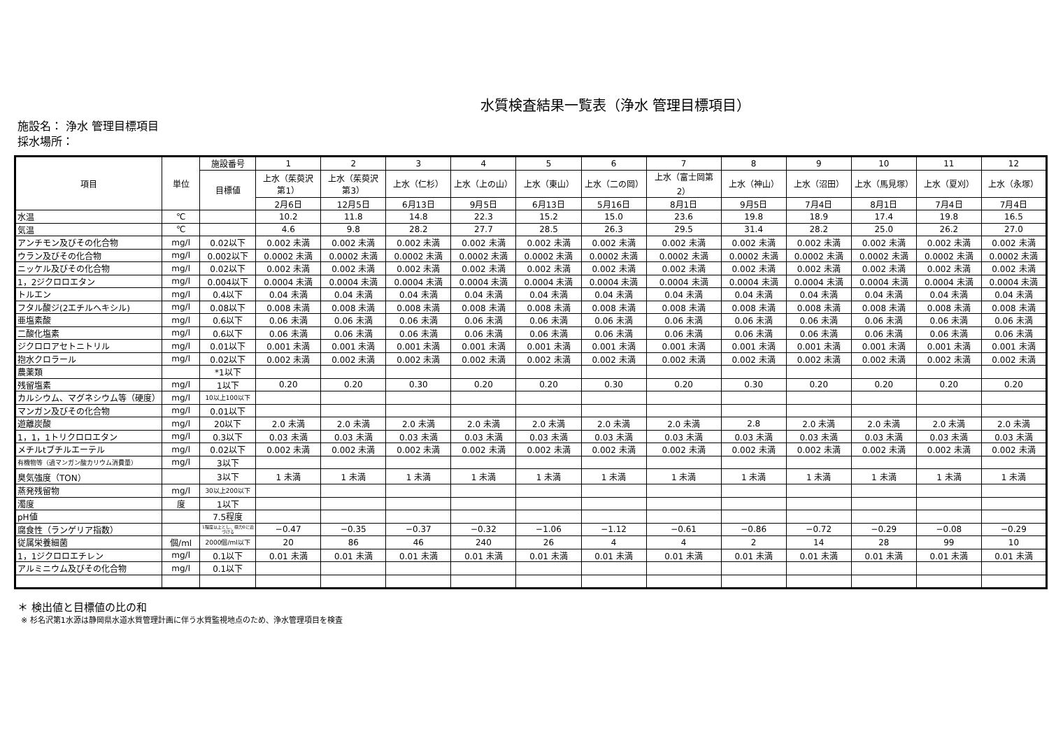水質検査結果一覧表（浄水 管理目標項目）
施設名： 浄水 管理目標項目
採水場所：
| 項目 | 単位 | 施設番号 | 1 | 2 | 3 | 4 | 5 | 6 | 7 | 8 | 9 | 10 | 11 | 12 |
| --- | --- | --- | --- | --- | --- | --- | --- | --- | --- | --- | --- | --- | --- | --- |
| | | 目標値 | 上水（茱萸沢 第1） | 上水（茱萸沢 第3） | 上水（仁杉） | 上水（上の山） | 上水（東山） | 上水（二の岡） | 上水（富士岡第 2） | 上水（神山） | 上水（沼田） | 上水（馬見塚） | 上水（夏刈） | 上水（永塚） |
| | | | 2月6日 | 12月5日 | 6月13日 | 9月5日 | 6月13日 | 5月16日 | 8月1日 | 9月5日 | 7月4日 | 8月1日 | 7月4日 | 7月4日 |
| 水温 | ℃ | | 10.2 | 11.8 | 14.8 | 22.3 | 15.2 | 15.0 | 23.6 | 19.8 | 18.9 | 17.4 | 19.8 | 16.5 |
| 気温 | ℃ | | 4.6 | 9.8 | 28.2 | 27.7 | 28.5 | 26.3 | 29.5 | 31.4 | 28.2 | 25.0 | 26.2 | 27.0 |
| アンチモン及びその化合物 | mg/l | 0.02以下 | 0.002 未満 | 0.002 未満 | 0.002 未満 | 0.002 未満 | 0.002 未満 | 0.002 未満 | 0.002 未満 | 0.002 未満 | 0.002 未満 | 0.002 未満 | 0.002 未満 | 0.002 未満 |
| ウラン及びその化合物 | mg/l | 0.002以下 | 0.0002 未満 | 0.0002 未満 | 0.0002 未満 | 0.0002 未満 | 0.0002 未満 | 0.0002 未満 | 0.0002 未満 | 0.0002 未満 | 0.0002 未満 | 0.0002 未満 | 0.0002 未満 | 0.0002 未満 |
| ニッケル及びその化合物 | mg/l | 0.02以下 | 0.002 未満 | 0.002 未満 | 0.002 未満 | 0.002 未満 | 0.002 未満 | 0.002 未満 | 0.002 未満 | 0.002 未満 | 0.002 未満 | 0.002 未満 | 0.002 未満 | 0.002 未満 |
| 1，2ジクロロエタン | mg/l | 0.004以下 | 0.0004 未満 | 0.0004 未満 | 0.0004 未満 | 0.0004 未満 | 0.0004 未満 | 0.0004 未満 | 0.0004 未満 | 0.0004 未満 | 0.0004 未満 | 0.0004 未満 | 0.0004 未満 | 0.0004 未満 |
| トルエン | mg/l | 0.4以下 | 0.04 未満 | 0.04 未満 | 0.04 未満 | 0.04 未満 | 0.04 未満 | 0.04 未満 | 0.04 未満 | 0.04 未満 | 0.04 未満 | 0.04 未満 | 0.04 未満 | 0.04 未満 |
| フタル酸ジ(2エチルヘキシル) | mg/l | 0.08以下 | 0.008 未満 | 0.008 未満 | 0.008 未満 | 0.008 未満 | 0.008 未満 | 0.008 未満 | 0.008 未満 | 0.008 未満 | 0.008 未満 | 0.008 未満 | 0.008 未満 | 0.008 未満 |
| 亜塩素酸 | mg/l | 0.6以下 | 0.06 未満 | 0.06 未満 | 0.06 未満 | 0.06 未満 | 0.06 未満 | 0.06 未満 | 0.06 未満 | 0.06 未満 | 0.06 未満 | 0.06 未満 | 0.06 未満 | 0.06 未満 |
| 二酸化塩素 | mg/l | 0.6以下 | 0.06 未満 | 0.06 未満 | 0.06 未満 | 0.06 未満 | 0.06 未満 | 0.06 未満 | 0.06 未満 | 0.06 未満 | 0.06 未満 | 0.06 未満 | 0.06 未満 | 0.06 未満 |
| ジクロロアセトニトリル | mg/l | 0.01以下 | 0.001 未満 | 0.001 未満 | 0.001 未満 | 0.001 未満 | 0.001 未満 | 0.001 未満 | 0.001 未満 | 0.001 未満 | 0.001 未満 | 0.001 未満 | 0.001 未満 | 0.001 未満 |
| 抱水クロラール | mg/l | 0.02以下 | 0.002 未満 | 0.002 未満 | 0.002 未満 | 0.002 未満 | 0.002 未満 | 0.002 未満 | 0.002 未満 | 0.002 未満 | 0.002 未満 | 0.002 未満 | 0.002 未満 | 0.002 未満 |
| 農薬類 | | *1以下 | | | | | | | | | | | | |
| 残留塩素 | mg/l | 1以下 | 0.20 | 0.20 | 0.30 | 0.20 | 0.20 | 0.30 | 0.20 | 0.30 | 0.20 | 0.20 | 0.20 | 0.20 |
| カルシウム、マグネシウム等（硬度） | mg/l | 10以上100以下 | | | | | | | | | | | | |
| マンガン及びその化合物 | mg/l | 0.01以下 | | | | | | | | | | | | |
| 遊離炭酸 | mg/l | 20以下 | 2.0 未満 | 2.0 未満 | 2.0 未満 | 2.0 未満 | 2.0 未満 | 2.0 未満 | 2.0 未満 | 2.8 | 2.0 未満 | 2.0 未満 | 2.0 未満 | 2.0 未満 |
| 1，1，1トリクロロエタン | mg/l | 0.3以下 | 0.03 未満 | 0.03 未満 | 0.03 未満 | 0.03 未満 | 0.03 未満 | 0.03 未満 | 0.03 未満 | 0.03 未満 | 0.03 未満 | 0.03 未満 | 0.03 未満 | 0.03 未満 |
| メチルtブチルエーテル | mg/l | 0.02以下 | 0.002 未満 | 0.002 未満 | 0.002 未満 | 0.002 未満 | 0.002 未満 | 0.002 未満 | 0.002 未満 | 0.002 未満 | 0.002 未満 | 0.002 未満 | 0.002 未満 | 0.002 未満 |
| 有機物等（過マンガン酸カリウム消費量） | mg/l | 3以下 | | | | | | | | | | | | |
| 臭気強度（TON） | | 3以下 | 1 未満 | 1 未満 | 1 未満 | 1 未満 | 1 未満 | 1 未満 | 1 未満 | 1 未満 | 1 未満 | 1 未満 | 1 未満 | 1 未満 |
| 蒸発残留物 | mg/l | 30以上200以下 | | | | | | | | | | | | |
| 濁度 | 度 | 1以下 | | | | | | | | | | | | |
| pH値 | | 7.5程度 | | | | | | | | | | | | |
| 腐食性（ランゲリア指数） | | 1程度以上とし、極力0に近づける | −0.47 | −0.35 | −0.37 | −0.32 | −1.06 | −1.12 | −0.61 | −0.86 | −0.72 | −0.29 | −0.08 | −0.29 |
| 従属栄養細菌 | 個/ml | 2000個/ml以下 | 20 | 86 | 46 | 240 | 26 | 4 | 4 | 2 | 14 | 28 | 99 | 10 |
| 1，1ジクロロエチレン | mg/l | 0.1以下 | 0.01 未満 | 0.01 未満 | 0.01 未満 | 0.01 未満 | 0.01 未満 | 0.01 未満 | 0.01 未満 | 0.01 未満 | 0.01 未満 | 0.01 未満 | 0.01 未満 | 0.01 未満 |
| アルミニウム及びその化合物 | mg/l | 0.1以下 | | | | | | | | | | | | |
＊ 検出値と目標値の比の和
※ 杉名沢第1水源は静岡県水道水質管理計画に伴う水質監視地点のため、浄水管理項目を検査